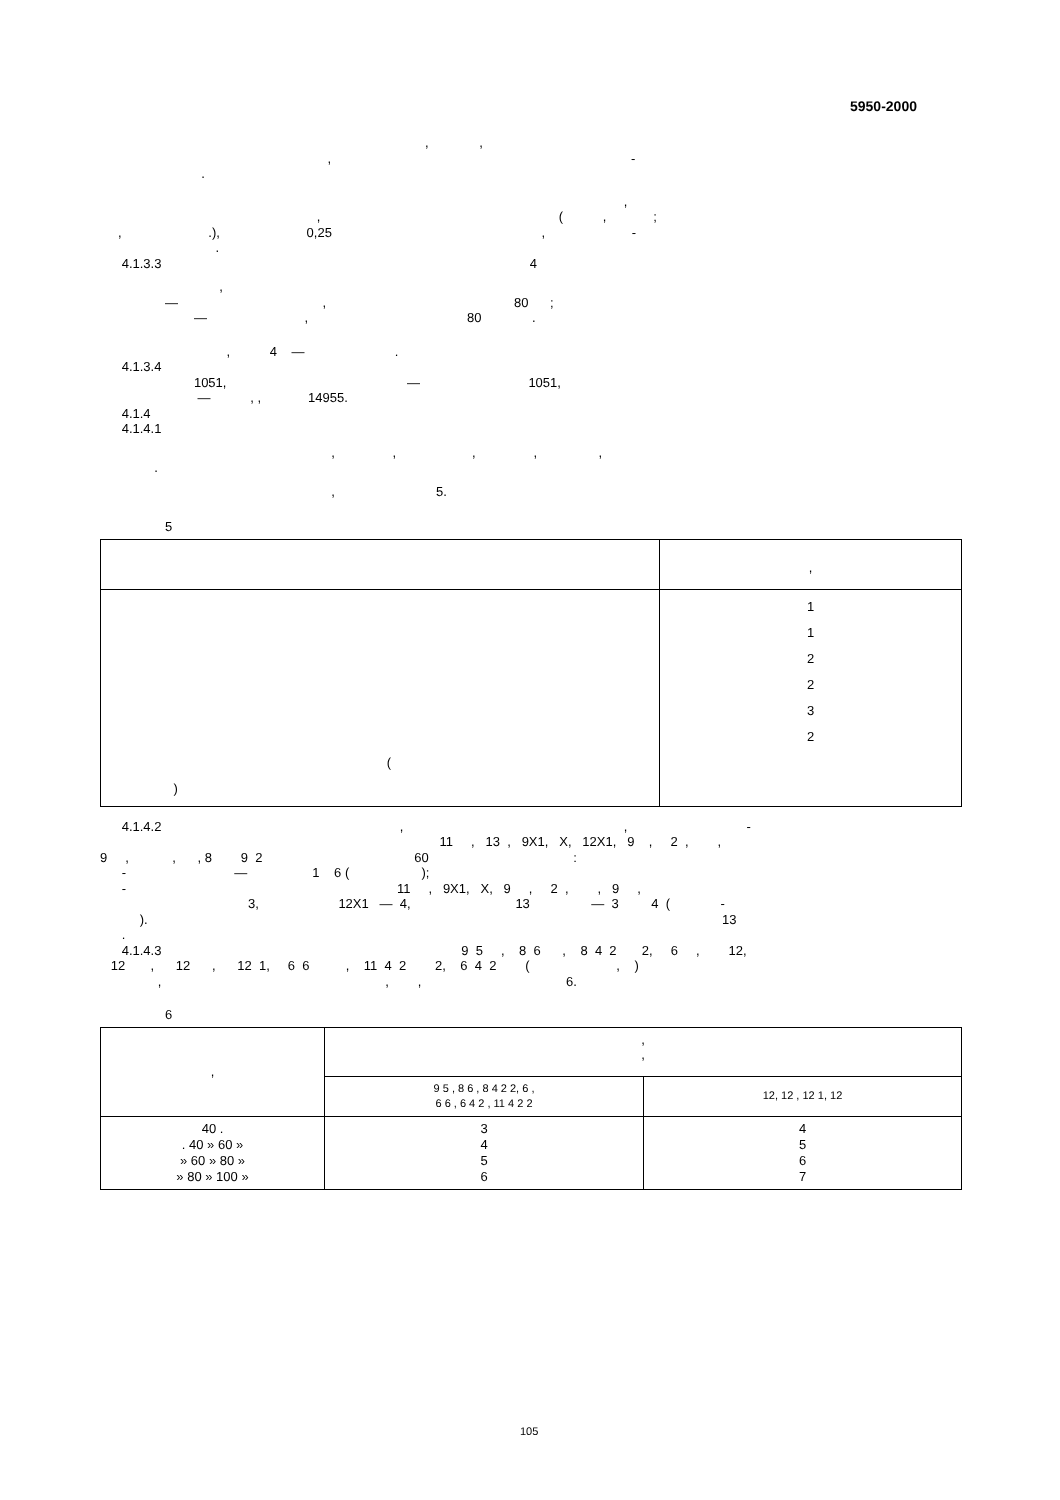5950-2000
, ,
, -
.
,
, ( , ;
, .), 0,25 , -
.
4.1.3.3 4
,
— , 80 ;
— , 80 .
, 4 — .
4.1.3.4
1051, — 1051,
— , , 14955.
4.1.4
4.1.4.1
, , , , ,
.
, 5.
5
| | , |
| ( ) | 1 1 2 2 3 2 |
4.1.4.2 , , -
11 , 13 , 9X1, X, 12X1, 9 , 2 , ,
9 , , , 8 9 2 60 :
- — 1 6 ( );
- 11 , 9X1, X, 9 , 2 , , 9 ,
3, 12X1 — 4, 13 — 3 4 ( -
). 13
.
4.1.4.3 9 5 , 8 6 , 8 4 2 2, 6 , 12,
12 , 12 , 12 1, 6 6 , 11 4 2 2, 6 4 2 ( , )
, , , 6.
6
| , | , , | |
| | 9 5 , 8 6 , 8 4 2 2, 6 , 6 6 , 6 4 2 , 11 4 2 2 | 12, 12 , 12 1, 12 |
| 40 . . 40 » 60 » » 60 » 80 » » 80 » 100 » | 3 4 5 6 | 4 5 6 7 |
105